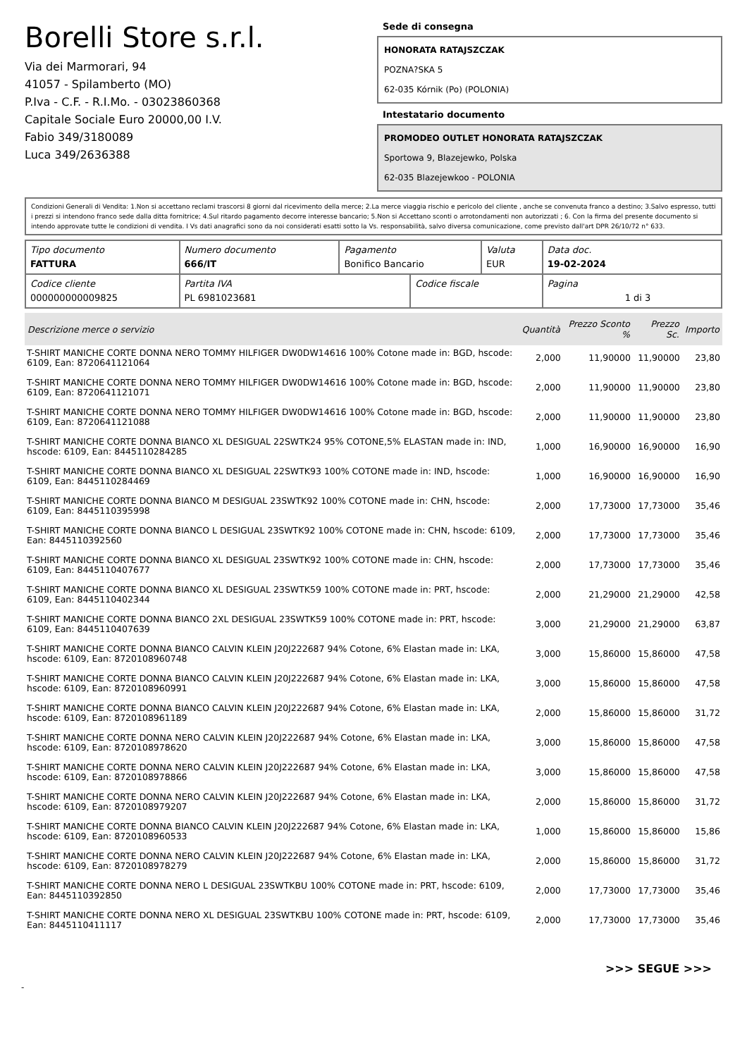Borelli Store s.r.l.
Via dei Marmorari, 94
41057 - Spilamberto (MO)
P.Iva - C.F. - R.I.Mo. - 03023860368
Capitale Sociale Euro 20000,00 I.V.
Fabio 349/3180089
Luca 349/2636388
Sede di consegna
HONORATA RATAJSZCZAK
POZNA?SKA 5
62-035 Kórnik (Po) (POLONIA)
Intestatario documento
PROMODEO OUTLET HONORATA RATAJSZCZAK
Sportowa 9, Blazejewko, Polska
62-035 Blazejewkoo - POLONIA
Condizioni Generali di Vendita: 1.Non si accettano reclami trascorsi 8 giorni dal ricevimento della merce; 2.La merce viaggia rischio e pericolo del cliente , anche se convenuta franco a destino; 3.Salvo espresso, tutti i prezzi si intendono franco sede dalla ditta fornitrice; 4.Sul ritardo pagamento decorre interesse bancario; 5.Non si Accettano sconti o arrotondamenti non autorizzati ; 6. Con la firma del presente documento si intendo approvate tutte le condizioni di vendita. I Vs dati anagrafici sono da noi considerati esatti sotto la Vs. responsabilità, salvo diversa comunicazione, come previsto dall'art DPR 26/10/72 n° 633.
| Tipo documento FATTURA | Numero documento 666/IT | Pagamento Bonifico Bancario | | Valuta EUR | Data doc. 19-02-2024 |
| Codice cliente 000000000009825 | Partita IVA PL 6981023681 | | Codice fiscale | | Pagina 1 di 3 |
| Descrizione merce o servizio | Quantità | Prezzo Sconto % | Prezzo Sc. | Importo |
| --- | --- | --- | --- | --- |
| T-SHIRT MANICHE CORTE DONNA NERO TOMMY HILFIGER DW0DW14616 100% Cotone made in: BGD, hscode: 6109, Ean: 8720641121064 | 2,000 | 11,90000 | 11,90000 | 23,80 |
| T-SHIRT MANICHE CORTE DONNA NERO TOMMY HILFIGER DW0DW14616 100% Cotone made in: BGD, hscode: 6109, Ean: 8720641121071 | 2,000 | 11,90000 | 11,90000 | 23,80 |
| T-SHIRT MANICHE CORTE DONNA NERO TOMMY HILFIGER DW0DW14616 100% Cotone made in: BGD, hscode: 6109, Ean: 8720641121088 | 2,000 | 11,90000 | 11,90000 | 23,80 |
| T-SHIRT MANICHE CORTE DONNA BIANCO XL DESIGUAL 22SWTK24 95% COTONE,5% ELASTAN made in: IND, hscode: 6109, Ean: 8445110284285 | 1,000 | 16,90000 | 16,90000 | 16,90 |
| T-SHIRT MANICHE CORTE DONNA BIANCO XL DESIGUAL 22SWTK93 100% COTONE made in: IND, hscode: 6109, Ean: 8445110284469 | 1,000 | 16,90000 | 16,90000 | 16,90 |
| T-SHIRT MANICHE CORTE DONNA BIANCO M DESIGUAL 23SWTK92 100% COTONE made in: CHN, hscode: 6109, Ean: 8445110395998 | 2,000 | 17,73000 | 17,73000 | 35,46 |
| T-SHIRT MANICHE CORTE DONNA BIANCO L DESIGUAL 23SWTK92 100% COTONE made in: CHN, hscode: 6109, Ean: 8445110392560 | 2,000 | 17,73000 | 17,73000 | 35,46 |
| T-SHIRT MANICHE CORTE DONNA BIANCO XL DESIGUAL 23SWTK92 100% COTONE made in: CHN, hscode: 6109, Ean: 8445110407677 | 2,000 | 17,73000 | 17,73000 | 35,46 |
| T-SHIRT MANICHE CORTE DONNA BIANCO XL DESIGUAL 23SWTK59 100% COTONE made in: PRT, hscode: 6109, Ean: 8445110402344 | 2,000 | 21,29000 | 21,29000 | 42,58 |
| T-SHIRT MANICHE CORTE DONNA BIANCO 2XL DESIGUAL 23SWTK59 100% COTONE made in: PRT, hscode: 6109, Ean: 8445110407639 | 3,000 | 21,29000 | 21,29000 | 63,87 |
| T-SHIRT MANICHE CORTE DONNA BIANCO CALVIN KLEIN J20J222687 94% Cotone, 6% Elastan made in: LKA, hscode: 6109, Ean: 8720108960748 | 3,000 | 15,86000 | 15,86000 | 47,58 |
| T-SHIRT MANICHE CORTE DONNA BIANCO CALVIN KLEIN J20J222687 94% Cotone, 6% Elastan made in: LKA, hscode: 6109, Ean: 8720108960991 | 3,000 | 15,86000 | 15,86000 | 47,58 |
| T-SHIRT MANICHE CORTE DONNA BIANCO CALVIN KLEIN J20J222687 94% Cotone, 6% Elastan made in: LKA, hscode: 6109, Ean: 8720108961189 | 2,000 | 15,86000 | 15,86000 | 31,72 |
| T-SHIRT MANICHE CORTE DONNA NERO CALVIN KLEIN J20J222687 94% Cotone, 6% Elastan made in: LKA, hscode: 6109, Ean: 8720108978620 | 3,000 | 15,86000 | 15,86000 | 47,58 |
| T-SHIRT MANICHE CORTE DONNA NERO CALVIN KLEIN J20J222687 94% Cotone, 6% Elastan made in: LKA, hscode: 6109, Ean: 8720108978866 | 3,000 | 15,86000 | 15,86000 | 47,58 |
| T-SHIRT MANICHE CORTE DONNA NERO CALVIN KLEIN J20J222687 94% Cotone, 6% Elastan made in: LKA, hscode: 6109, Ean: 8720108979207 | 2,000 | 15,86000 | 15,86000 | 31,72 |
| T-SHIRT MANICHE CORTE DONNA BIANCO CALVIN KLEIN J20J222687 94% Cotone, 6% Elastan made in: LKA, hscode: 6109, Ean: 8720108960533 | 1,000 | 15,86000 | 15,86000 | 15,86 |
| T-SHIRT MANICHE CORTE DONNA NERO CALVIN KLEIN J20J222687 94% Cotone, 6% Elastan made in: LKA, hscode: 6109, Ean: 8720108978279 | 2,000 | 15,86000 | 15,86000 | 31,72 |
| T-SHIRT MANICHE CORTE DONNA NERO L DESIGUAL 23SWTKBU 100% COTONE made in: PRT, hscode: 6109, Ean: 8445110392850 | 2,000 | 17,73000 | 17,73000 | 35,46 |
| T-SHIRT MANICHE CORTE DONNA NERO XL DESIGUAL 23SWTKBU 100% COTONE made in: PRT, hscode: 6109, Ean: 8445110411117 | 2,000 | 17,73000 | 17,73000 | 35,46 |
>>> SEGUE >>>
-